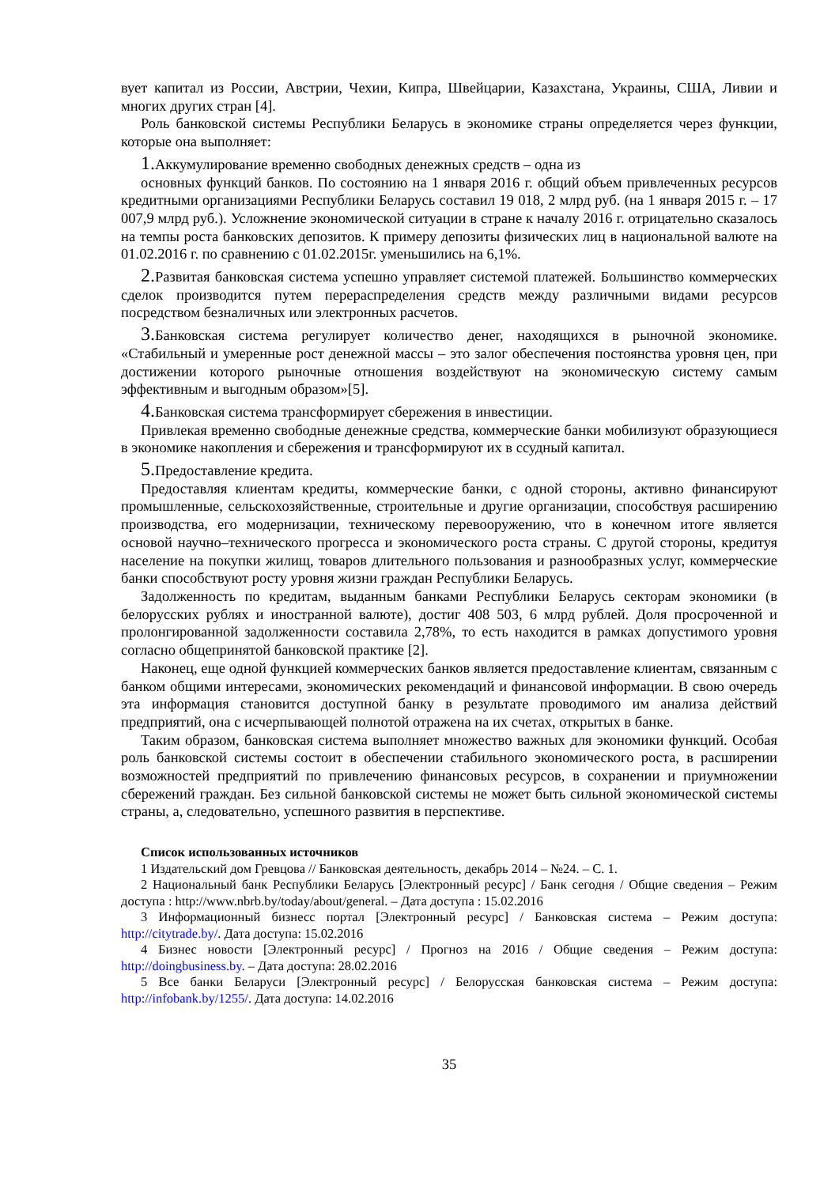вует капитал из России, Австрии, Чехии, Кипра, Швейцарии, Казахстана, Украины, США, Ливии и многих других стран [4].
Роль банковской системы Республики Беларусь в экономике страны определяется через функции, которые она выполняет:
1. Аккумулирование временно свободных денежных средств – одна из
основных функций банков. По состоянию на 1 января 2016 г. общий объем привлеченных ресурсов кредитными организациями Республики Беларусь составил 19 018, 2 млрд руб. (на 1 января 2015 г. – 17 007,9 млрд руб.). Усложнение экономической ситуации в стране к началу 2016 г. отрицательно сказалось на темпы роста банковских депозитов. К примеру депозиты физических лиц в национальной валюте на 01.02.2016 г. по сравнению с 01.02.2015г. уменьшились на 6,1%.
2. Развитая банковская система успешно управляет системой платежей. Большинство коммерческих сделок производится путем перераспределения средств между различными видами ресурсов посредством безналичных или электронных расчетов.
3. Банковская система регулирует количество денег, находящихся в рыночной экономике. «Стабильный и умеренные рост денежной массы – это залог обеспечения постоянства уровня цен, при достижении которого рыночные отношения воздействуют на экономическую систему самым эффективным и выгодным образом»[5].
4. Банковская система трансформирует сбережения в инвестиции.
Привлекая временно свободные денежные средства, коммерческие банки мобилизуют образующиеся в экономике накопления и сбережения и трансформируют их в ссудный капитал.
5. Предоставление кредита.
Предоставляя клиентам кредиты, коммерческие банки, с одной стороны, активно финансируют промышленные, сельскохозяйственные, строительные и другие организации, способствуя расширению производства, его модернизации, техническому перевооружению, что в конечном итоге является основой научно–технического прогресса и экономического роста страны. С другой стороны, кредитуя население на покупки жилищ, товаров длительного пользования и разнообразных услуг, коммерческие банки способствуют росту уровня жизни граждан Республики Беларусь.
Задолженность по кредитам, выданным банками Республики Беларусь секторам экономики (в белорусских рублях и иностранной валюте), достиг 408 503, 6 млрд рублей. Доля просроченной и пролонгированной задолженности составила 2,78%, то есть находится в рамках допустимого уровня согласно общепринятой банковской практике [2].
Наконец, еще одной функцией коммерческих банков является предоставление клиентам, связанным с банком общими интересами, экономических рекомендаций и финансовой информации. В свою очередь эта информация становится доступной банку в результате проводимого им анализа действий предприятий, она с исчерпывающей полнотой отражена на их счетах, открытых в банке.
Таким образом, банковская система выполняет множество важных для экономики функций. Особая роль банковской системы состоит в обеспечении стабильного экономического роста, в расширении возможностей предприятий по привлечению финансовых ресурсов, в сохранении и приумножении сбережений граждан. Без сильной банковской системы не может быть сильной экономической системы страны, а, следовательно, успешного развития в перспективе.
Список использованных источников
1 Издательский дом Гревцова // Банковская деятельность, декабрь 2014 – №24. – С. 1.
2 Национальный банк Республики Беларусь [Электронный ресурс] / Банк сегодня / Общие сведения – Режим доступа : http://www.nbrb.by/today/about/general. – Дата доступа : 15.02.2016
3 Информационный бизнесс портал [Электронный ресурс] / Банковская система – Режим доступа: http://citytrade.by/. Дата доступа: 15.02.2016
4 Бизнес новости [Электронный ресурс] / Прогноз на 2016 / Общие сведения – Режим доступа: http://doingbusiness.by. – Дата доступа: 28.02.2016
5 Все банки Беларуси [Электронный ресурс] / Белорусская банковская система – Режим доступа: http://infobank.by/1255/. Дата доступа: 14.02.2016
35